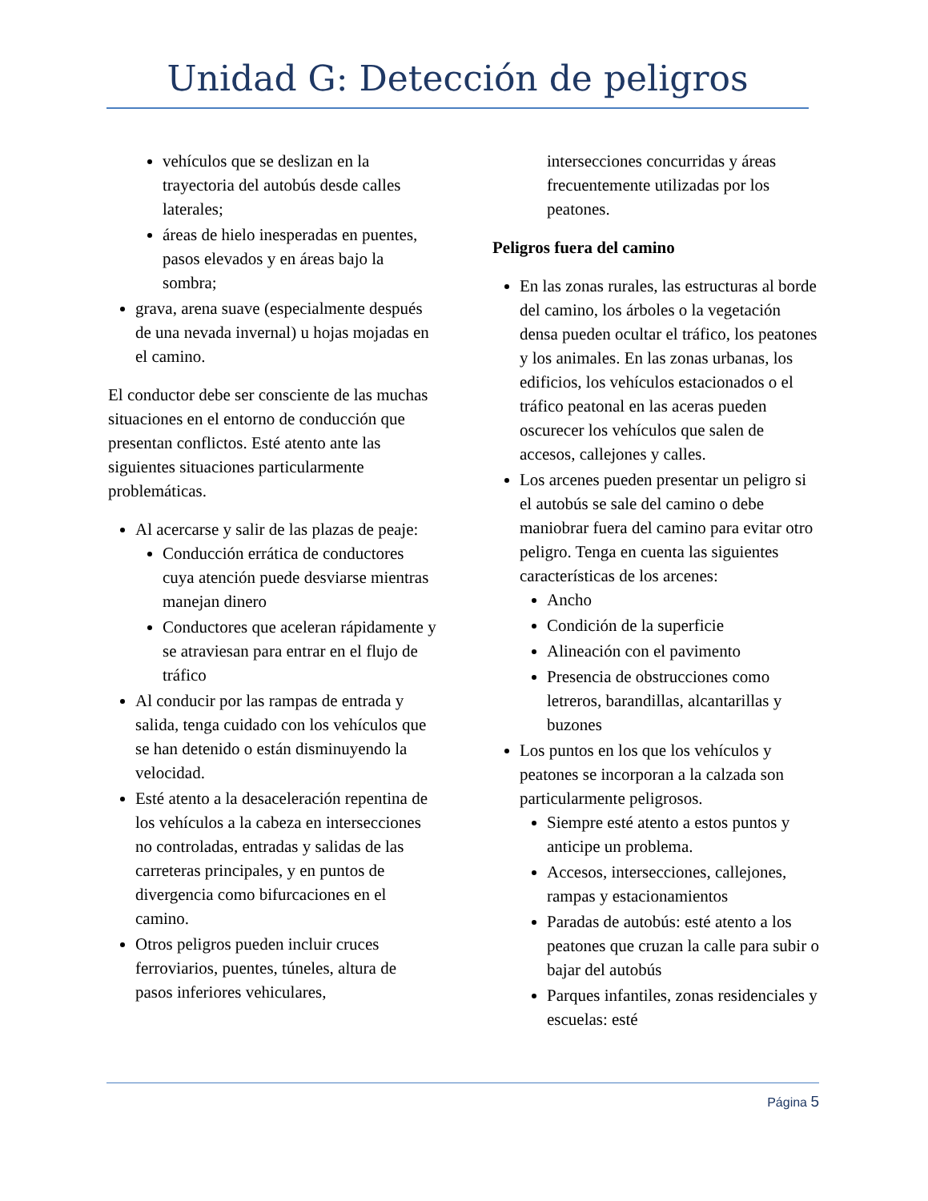Unidad G: Detección de peligros
vehículos que se deslizan en la trayectoria del autobús desde calles laterales;
áreas de hielo inesperadas en puentes, pasos elevados y en áreas bajo la sombra;
grava, arena suave (especialmente después de una nevada invernal) u hojas mojadas en el camino.
El conductor debe ser consciente de las muchas situaciones en el entorno de conducción que presentan conflictos. Esté atento ante las siguientes situaciones particularmente problemáticas.
Al acercarse y salir de las plazas de peaje:
Conducción errática de conductores cuya atención puede desviarse mientras manejan dinero
Conductores que aceleran rápidamente y se atraviesan para entrar en el flujo de tráfico
Al conducir por las rampas de entrada y salida, tenga cuidado con los vehículos que se han detenido o están disminuyendo la velocidad.
Esté atento a la desaceleración repentina de los vehículos a la cabeza en intersecciones no controladas, entradas y salidas de las carreteras principales, y en puntos de divergencia como bifurcaciones en el camino.
Otros peligros pueden incluir cruces ferroviarios, puentes, túneles, altura de pasos inferiores vehiculares,
intersecciones concurridas y áreas frecuentemente utilizadas por los peatones.
Peligros fuera del camino
En las zonas rurales, las estructuras al borde del camino, los árboles o la vegetación densa pueden ocultar el tráfico, los peatones y los animales. En las zonas urbanas, los edificios, los vehículos estacionados o el tráfico peatonal en las aceras pueden oscurecer los vehículos que salen de accesos, callejones y calles.
Los arcenes pueden presentar un peligro si el autobús se sale del camino o debe maniobrar fuera del camino para evitar otro peligro. Tenga en cuenta las siguientes características de los arcenes:
Ancho
Condición de la superficie
Alineación con el pavimento
Presencia de obstrucciones como letreros, barandillas, alcantarillas y buzones
Los puntos en los que los vehículos y peatones se incorporan a la calzada son particularmente peligrosos.
Siempre esté atento a estos puntos y anticipe un problema.
Accesos, intersecciones, callejones, rampas y estacionamientos
Paradas de autobús: esté atento a los peatones que cruzan la calle para subir o bajar del autobús
Parques infantiles, zonas residenciales y escuelas: esté
Página 5